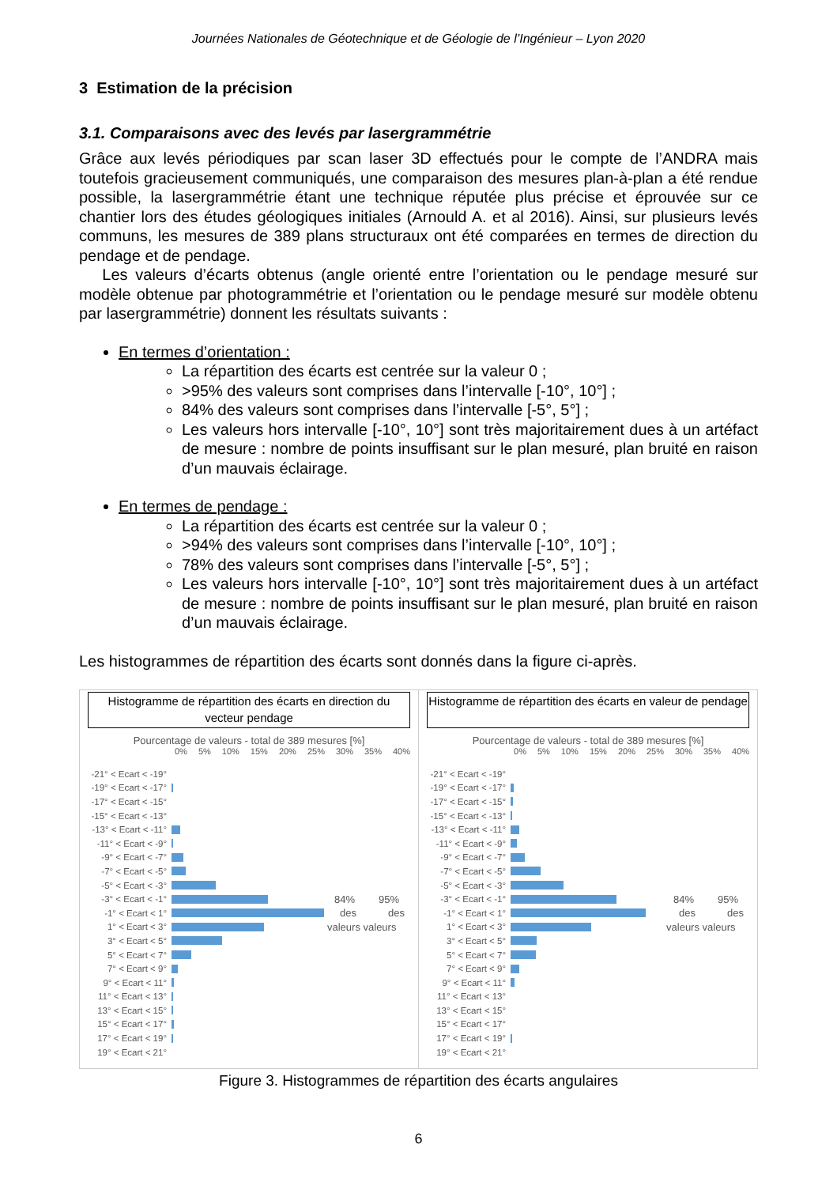Journées Nationales de Géotechnique et de Géologie de l’Ingénieur – Lyon 2020
3 Estimation de la précision
3.1. Comparaisons avec des levés par lasergrammétrie
Grâce aux levés périodiques par scan laser 3D effectués pour le compte de l’ANDRA mais toutefois gracieusement communiqués, une comparaison des mesures plan-à-plan a été rendue possible, la lasergrammétrie étant une technique réputée plus précise et éprouvée sur ce chantier lors des études géologiques initiales (Arnould A. et al 2016). Ainsi, sur plusieurs levés communs, les mesures de 389 plans structuraux ont été comparées en termes de direction du pendage et de pendage.
Les valeurs d’écarts obtenus (angle orienté entre l’orientation ou le pendage mesuré sur modèle obtenue par photogrammétrie et l’orientation ou le pendage mesuré sur modèle obtenu par lasergrammétrie) donnent les résultats suivants :
En termes d’orientation :
La répartition des écarts est centrée sur la valeur 0 ;
>95% des valeurs sont comprises dans l’intervalle [-10°, 10°] ;
84% des valeurs sont comprises dans l’intervalle [-5°, 5°] ;
Les valeurs hors intervalle [-10°, 10°] sont très majoritairement dues à un artéfact de mesure : nombre de points insuffisant sur le plan mesuré, plan bruité en raison d’un mauvais éclairage.
En termes de pendage :
La répartition des écarts est centrée sur la valeur 0 ;
>94% des valeurs sont comprises dans l’intervalle [-10°, 10°] ;
78% des valeurs sont comprises dans l’intervalle [-5°, 5°] ;
Les valeurs hors intervalle [-10°, 10°] sont très majoritairement dues à un artéfact de mesure : nombre de points insuffisant sur le plan mesuré, plan bruité en raison d’un mauvais éclairage.
Les histogrammes de répartition des écarts sont donnés dans la figure ci-après.
Histogramme de répartition des écarts en direction du vecteur pendage
Pourcentage de valeurs - total de 389 mesures [%]
0% 5% 10% 15% 20% 25% 30% 35% 40%
-21° < Ecart < -19°
-19° < Ecart < -17°
-17° < Ecart < -15°
-15° < Ecart < -13°
-13° < Ecart < -11°
-11° < Ecart < -9°
-9° < Ecart < -7°
-7° < Ecart < -5°
-5° < Ecart < -3°
-3° < Ecart < -1° 84% 95%
-1° < Ecart < 1° des des
1° < Ecart < 3° valeurs valeurs
3° < Ecart < 5°
5° < Ecart < 7°
7° < Ecart < 9°
9° < Ecart < 11°
11° < Ecart < 13°
13° < Ecart < 15°
15° < Ecart < 17°
17° < Ecart < 19°
19° < Ecart < 21°
Histogramme de répartition des écarts en valeur de pendage
Pourcentage de valeurs - total de 389 mesures [%]
0% 5% 10% 15% 20% 25% 30% 35% 40%
-21° < Ecart < -19°
-19° < Ecart < -17°
-17° < Ecart < -15°
-15° < Ecart < -13°
-13° < Ecart < -11°
-11° < Ecart < -9°
-9° < Ecart < -7°
-7° < Ecart < -5°
-5° < Ecart < -3°
-3° < Ecart < -1° 84% 95%
-1° < Ecart < 1° des des
1° < Ecart < 3° valeurs valeurs
3° < Ecart < 5°
5° < Ecart < 7°
7° < Ecart < 9°
9° < Ecart < 11°
11° < Ecart < 13°
13° < Ecart < 15°
15° < Ecart < 17°
17° < Ecart < 19°
19° < Ecart < 21°
Figure 3. Histogrammes de répartition des écarts angulaires
6